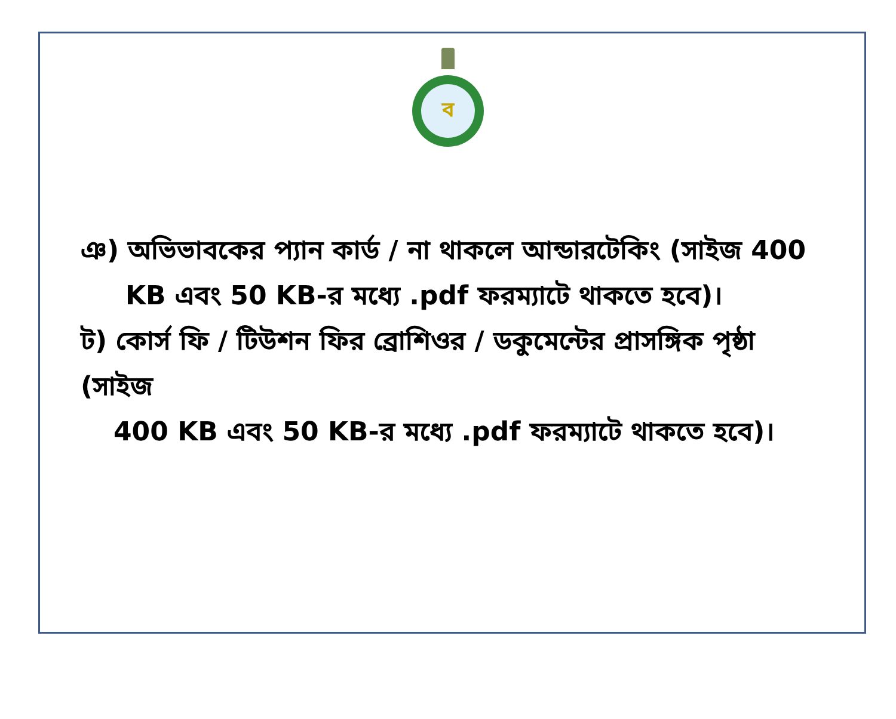ব
ঞ) অভিভাবকের প্যান কার্ড / না থাকলে আন্ডারটেকিং (সাইজ 400
KB এবং 50 KB-র মধ্যে .pdf ফরম্যাটে থাকতে হবে)।
ট) কোর্স ফি / টিউশন ফির ব্রোশিওর / ডকুমেন্টের প্রাসঙ্গিক পৃষ্ঠা (সাইজ
400 KB এবং 50 KB-র মধ্যে .pdf ফরম্যাটে থাকতে হবে)।